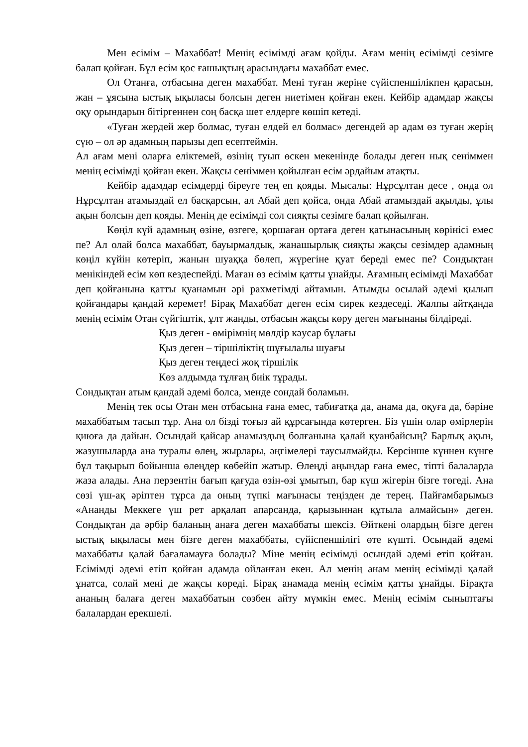Мен есімім – Махаббат! Менің есімімді ағам қойды. Ағам менің есімімді сезімге балап қойған. Бұл есім қос ғашықтың арасындағы махаббат емес.
Ол Отанға, отбасына деген махаббат. Мені туған жеріне сүйіспеншілікпен қарасын, жан – ұясына ыстық ықыласы болсын деген ниетімен қойған екен. Кейбір адамдар жақсы оқу орындарын бітіргеннен соң басқа шет елдерге көшіп кетеді.
«Туған жердей жер болмас, туған елдей ел болмас» дегендей әр адам өз туған жерің сүю – ол әр адамның парызы деп есептеймін.
Ал ағам мені оларға еліктемей, өзінің туып өскен мекенінде болады деген нық сеніммен менің есімімді қойған екен. Жақсы сеніммен қойылған есім әрдайым атақты.
Кейбір адамдар есімдерді біреуге тең еп қояды. Мысалы: Нұрсұлтан десе , онда ол Нұрсұлтан атамыздай ел басқарсын, ал Абай деп қойса, онда Абай атамыздай ақылды, ұлы ақын болсын деп қояды. Менің де есімімді сол сияқты сезімге балап қойылған.
Көңіл күй адамның өзіне, өзгеге, қоршаған ортаға деген қатынасының көрінісі емес пе? Ал олай болса махаббат, бауырмалдық, жанашырлық сияқты жақсы сезімдер адамның көңіл күйін көтеріп, жанын шуаққа бөлеп, жүрегіне қуат береді емес пе? Сондықтан менікіндей есім көп кездеспейді. Маған өз есімім қатты ұнайды. Ағамның есімімді Махаббат деп қойғанына қатты қуанамын әрі рахметімді айтамын. Атымды осылай әдемі қылып қойғандары қандай керемет! Бірақ Махаббат деген есім сирек кездеседі. Жалпы айтқанда менің есімім Отан сүйгіштік, ұлт жанды, отбасын жақсы көру деген мағынаны білдіреді.
Қыз деген - өмірімнің мөлдір кәусар бұлағы
Қыз деген – тіршіліктің шұғылалы шуағы
Қыз деген теңдесі жоқ тіршілік
Көз алдымда тұлғаң биік тұрады.
Сондықтан атым қандай әдемі болса, менде сондай боламын.
Менің тек осы Отан мен отбасына ғана емес, табиғатқа да, анама да, оқуға да, бәріне махаббатым тасып тұр. Ана ол бізді тоғыз ай құрсағында көтерген. Біз үшін олар өмірлерін қиюға да дайын. Осындай қайсар анамыздың болғанына қалай қуанбайсың? Барлық ақын, жазушыларда ана туралы өлең, жырлары, әңгімелері таусылмайды. Керсінше күннен күнге бұл тақырып бойынша өлеңдер көбейіп жатыр. Өлеңді аңындар ғана емес, тіпті балаларда жаза алады. Ана перзентін бағып қағуда өзін-өзі ұмытып, бар күш жігерін бізге төгеді. Ана сөзі үш-ақ әріптен тұрса да оның түпкі мағынасы теңізден де терең. Пайғамбарымыз «Ананды Меккеге үш рет арқалап апарсанда, қарызыннан құтыла алмайсын» деген. Сондықтан да әрбір баланың анаға деген махаббаты шексіз. Өйткені олардың бізге деген ыстық ықыласы мен бізге деген махаббаты, сүйіспеншілігі өте күшті. Осындай әдемі махаббаты қалай бағаламауға болады? Міне менің есімімді осындай әдемі етіп қойған. Есімімді әдемі етіп қойған адамда ойланған екен. Ал менің анам менің есімімді қалай ұнатса, солай мені де жақсы көреді. Бірақ анамада менің есімім қатты ұнайды. Бірақта ананың балаға деген махаббатын сөзбен айту мүмкін емес. Менің есімім сыныптағы балалардан ерекшелі.